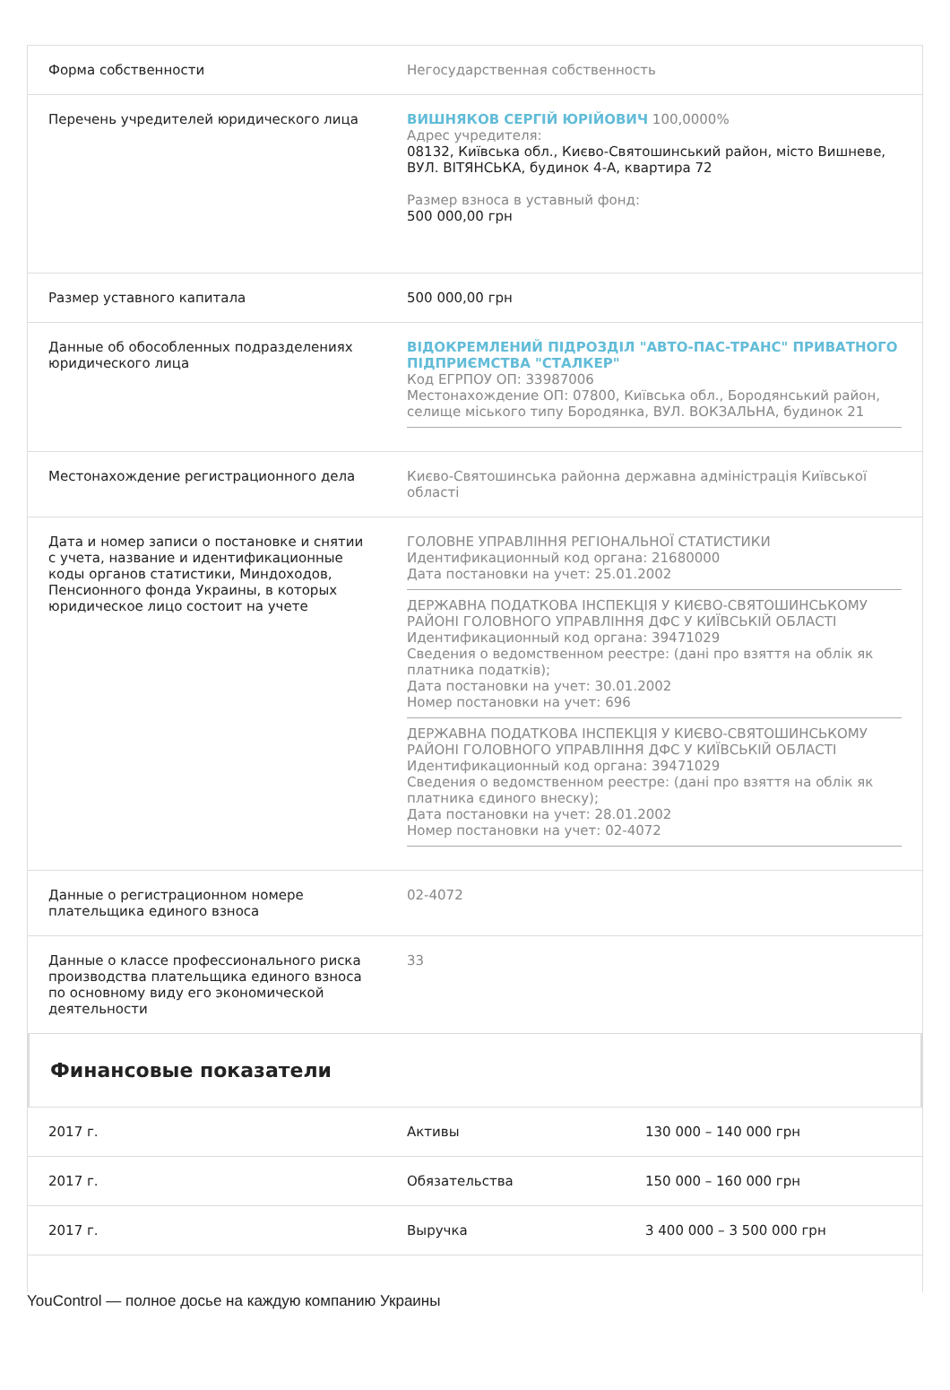| Форма собственности | Негосударственная собственность |
| Перечень учредителей юридического лица | ВИШНЯКОВ СЕРГІЙ ЮРІЙОВИЧ 100,0000% Адрес учредителя: 08132, Київська обл., Києво-Святошинський район, місто Вишневе, ВУЛ. ВІТЯНСЬКА, будинок 4-А, квартира 72 Размер взноса в уставный фонд: 500 000,00 грн |
| Размер уставного капитала | 500 000,00 грн |
| Данные об обособленных подразделениях юридического лица | ВІДОКРЕМЛЕНИЙ ПІДРОЗДІЛ "АВТО-ПАС-ТРАНС" ПРИВАТНОГО ПІДПРИЄМСТВА "СТАЛКЕР" Код ЕГРПОУ ОП: 33987006 Местонахождение ОП: 07800, Київська обл., Бородянський район, селище міського типу Бородянка, ВУЛ. ВОКЗАЛЬНА, будинок 21 |
| Местонахождение регистрационного дела | Києво-Святошинська районна державна адміністрація Київської області |
| Дата и номер записи о постановке и снятии с учета, название и идентификационные коды органов статистики, Миндоходов, Пенсионного фонда Украины, в которых юридическое лицо состоит на учете | ГОЛОВНЕ УПРАВЛІННЯ РЕГІОНАЛЬНОЇ СТАТИСТИКИ Идентификационный код органа: 21680000 Дата постановки на учет: 25.01.2002 ДЕРЖАВНА ПОДАТКОВА ІНСПЕКЦІЯ У КИЄВО-СВЯТОШИНСЬКОМУ РАЙОНІ ГОЛОВНОГО УПРАВЛІННЯ ДФС У КИЇВСЬКІЙ ОБЛАСТІ Идентификационный код органа: 39471029 Сведения о ведомственном реестре: (дані про взяття на облік як платника податків); Дата постановки на учет: 30.01.2002 Номер постановки на учет: 696 ДЕРЖАВНА ПОДАТКОВА ІНСПЕКЦІЯ У КИЄВО-СВЯТОШИНСЬКОМУ РАЙОНІ ГОЛОВНОГО УПРАВЛІННЯ ДФС У КИЇВСЬКІЙ ОБЛАСТІ Идентификационный код органа: 39471029 Сведения о ведомственном реестре: (дані про взяття на облік як платника єдиного внеску); Дата постановки на учет: 28.01.2002 Номер постановки на учет: 02-4072 |
| Данные о регистрационном номере плательщика единого взноса | 02-4072 |
| Данные о классе профессионального риска производства плательщика единого взноса по основному виду его экономической деятельности | 33 |
Финансовые показатели
| 2017 г. | Активы | 130 000 – 140 000 грн |
| 2017 г. | Обязательства | 150 000 – 160 000 грн |
| 2017 г. | Выручка | 3 400 000 – 3 500 000 грн |
YouControl — полное досье на каждую компанию Украины